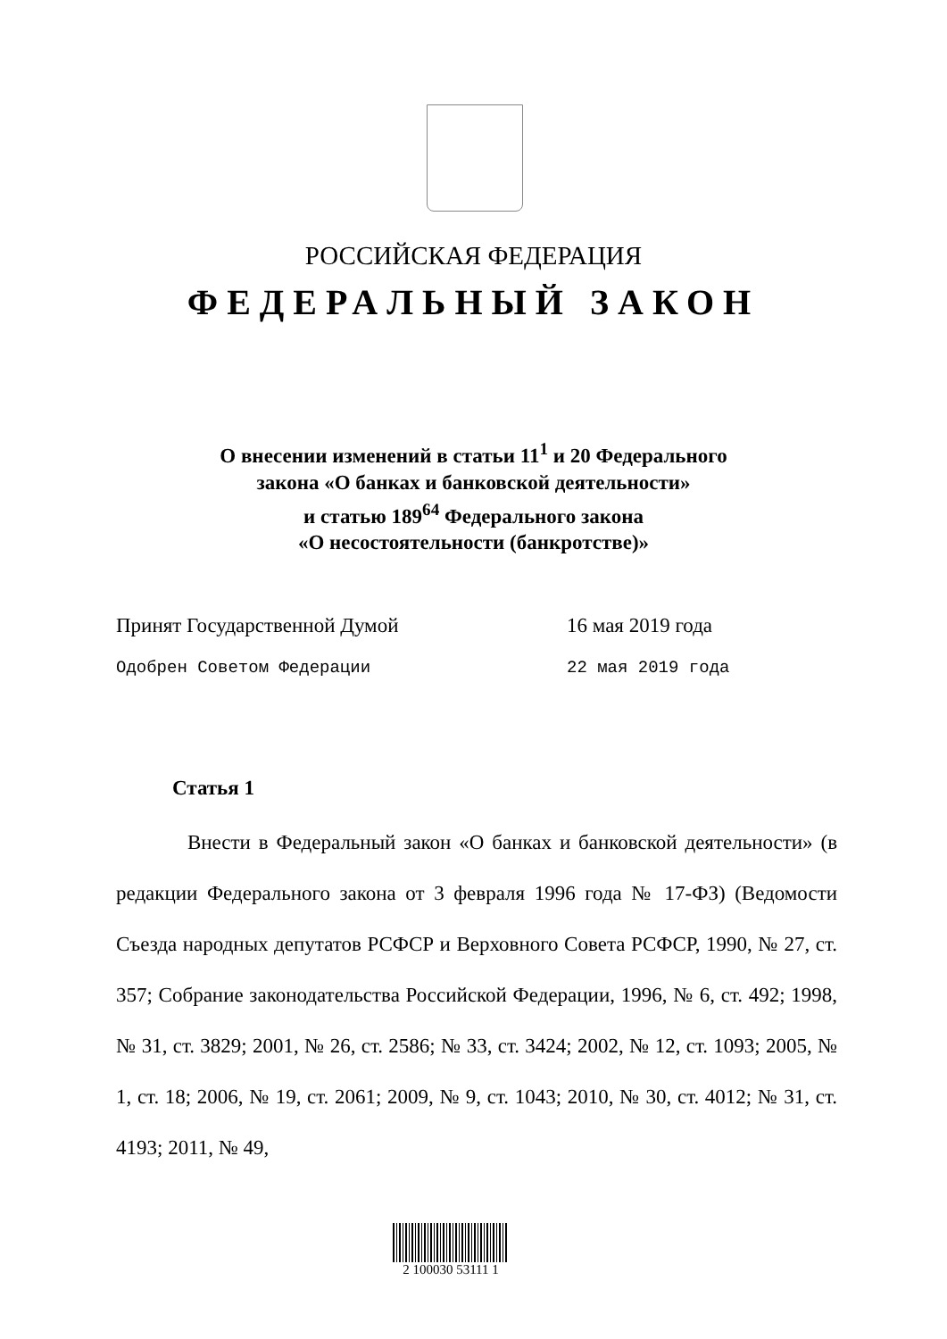РОССИЙСКАЯ ФЕДЕРАЦИЯ
ФЕДЕРАЛЬНЫЙ ЗАКОН
О внесении изменений в статьи 11<sup>1</sup> и 20 Федерального
закона «О банках и банковской деятельности»
и статью 189<sup>64</sup> Федерального закона
«О несостоятельности (банкротстве)»
Принят Государственной Думой 16 мая 2019 года
Одобрен Советом Федерации 22 мая 2019 года
Статья 1
Внести в Федеральный закон «О банках и банковской деятельности» (в редакции Федерального закона от 3 февраля 1996 года № 17-ФЗ) (Ведомости Съезда народных депутатов РСФСР и Верховного Совета РСФСР, 1990, № 27, ст. 357; Собрание законодательства Российской Федерации, 1996, № 6, ст. 492; 1998, № 31, ст. 3829; 2001, № 26, ст. 2586; № 33, ст. 3424; 2002, № 12, ст. 1093; 2005, № 1, ст. 18; 2006, № 19, ст. 2061; 2009, № 9, ст. 1043; 2010, № 30, ст. 4012; № 31, ст. 4193; 2011, № 49,
2 100030 53111 1